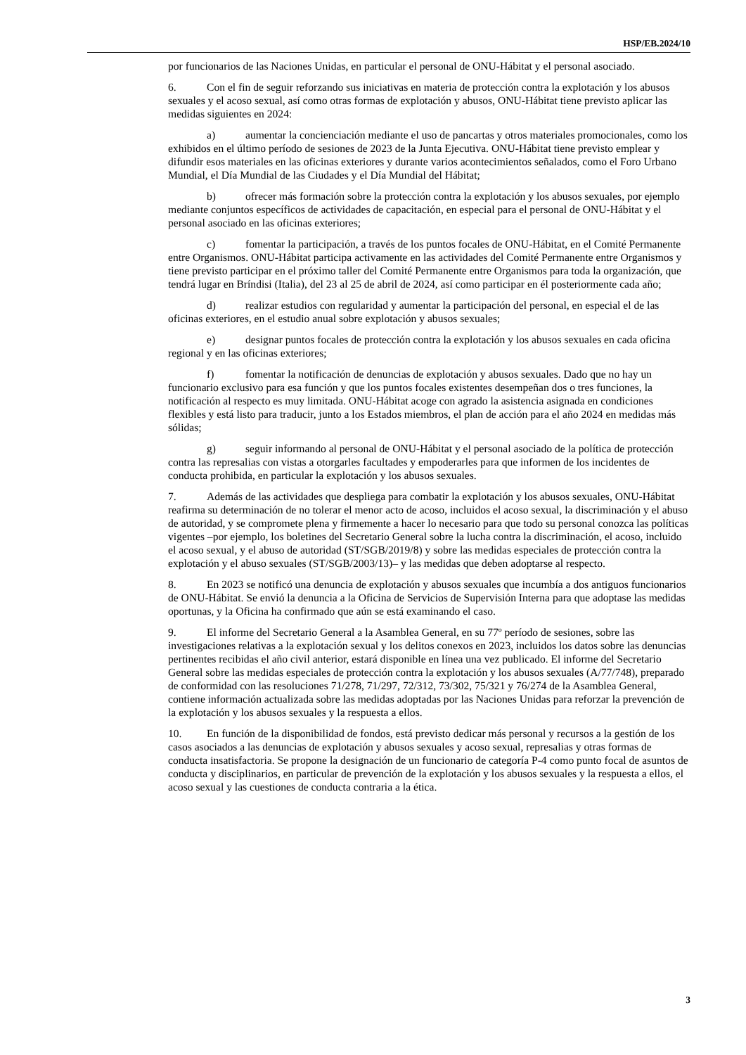HSP/EB.2024/10
por funcionarios de las Naciones Unidas, en particular el personal de ONU-Hábitat y el personal asociado.
6. Con el fin de seguir reforzando sus iniciativas en materia de protección contra la explotación y los abusos sexuales y el acoso sexual, así como otras formas de explotación y abusos, ONU-Hábitat tiene previsto aplicar las medidas siguientes en 2024:
a) aumentar la concienciación mediante el uso de pancartas y otros materiales promocionales, como los exhibidos en el último período de sesiones de 2023 de la Junta Ejecutiva. ONU-Hábitat tiene previsto emplear y difundir esos materiales en las oficinas exteriores y durante varios acontecimientos señalados, como el Foro Urbano Mundial, el Día Mundial de las Ciudades y el Día Mundial del Hábitat;
b) ofrecer más formación sobre la protección contra la explotación y los abusos sexuales, por ejemplo mediante conjuntos específicos de actividades de capacitación, en especial para el personal de ONU-Hábitat y el personal asociado en las oficinas exteriores;
c) fomentar la participación, a través de los puntos focales de ONU-Hábitat, en el Comité Permanente entre Organismos. ONU-Hábitat participa activamente en las actividades del Comité Permanente entre Organismos y tiene previsto participar en el próximo taller del Comité Permanente entre Organismos para toda la organización, que tendrá lugar en Bríndisi (Italia), del 23 al 25 de abril de 2024, así como participar en él posteriormente cada año;
d) realizar estudios con regularidad y aumentar la participación del personal, en especial el de las oficinas exteriores, en el estudio anual sobre explotación y abusos sexuales;
e) designar puntos focales de protección contra la explotación y los abusos sexuales en cada oficina regional y en las oficinas exteriores;
f) fomentar la notificación de denuncias de explotación y abusos sexuales. Dado que no hay un funcionario exclusivo para esa función y que los puntos focales existentes desempeñan dos o tres funciones, la notificación al respecto es muy limitada. ONU-Hábitat acoge con agrado la asistencia asignada en condiciones flexibles y está listo para traducir, junto a los Estados miembros, el plan de acción para el año 2024 en medidas más sólidas;
g) seguir informando al personal de ONU-Hábitat y el personal asociado de la política de protección contra las represalias con vistas a otorgarles facultades y empoderarles para que informen de los incidentes de conducta prohibida, en particular la explotación y los abusos sexuales.
7. Además de las actividades que despliega para combatir la explotación y los abusos sexuales, ONU-Hábitat reafirma su determinación de no tolerar el menor acto de acoso, incluidos el acoso sexual, la discriminación y el abuso de autoridad, y se compromete plena y firmemente a hacer lo necesario para que todo su personal conozca las políticas vigentes –por ejemplo, los boletines del Secretario General sobre la lucha contra la discriminación, el acoso, incluido el acoso sexual, y el abuso de autoridad (ST/SGB/2019/8) y sobre las medidas especiales de protección contra la explotación y el abuso sexuales (ST/SGB/2003/13)– y las medidas que deben adoptarse al respecto.
8. En 2023 se notificó una denuncia de explotación y abusos sexuales que incumbía a dos antiguos funcionarios de ONU-Hábitat. Se envió la denuncia a la Oficina de Servicios de Supervisión Interna para que adoptase las medidas oportunas, y la Oficina ha confirmado que aún se está examinando el caso.
9. El informe del Secretario General a la Asamblea General, en su 77º período de sesiones, sobre las investigaciones relativas a la explotación sexual y los delitos conexos en 2023, incluidos los datos sobre las denuncias pertinentes recibidas el año civil anterior, estará disponible en línea una vez publicado. El informe del Secretario General sobre las medidas especiales de protección contra la explotación y los abusos sexuales (A/77/748), preparado de conformidad con las resoluciones 71/278, 71/297, 72/312, 73/302, 75/321 y 76/274 de la Asamblea General, contiene información actualizada sobre las medidas adoptadas por las Naciones Unidas para reforzar la prevención de la explotación y los abusos sexuales y la respuesta a ellos.
10. En función de la disponibilidad de fondos, está previsto dedicar más personal y recursos a la gestión de los casos asociados a las denuncias de explotación y abusos sexuales y acoso sexual, represalias y otras formas de conducta insatisfactoria. Se propone la designación de un funcionario de categoría P-4 como punto focal de asuntos de conducta y disciplinarios, en particular de prevención de la explotación y los abusos sexuales y la respuesta a ellos, el acoso sexual y las cuestiones de conducta contraria a la ética.
3